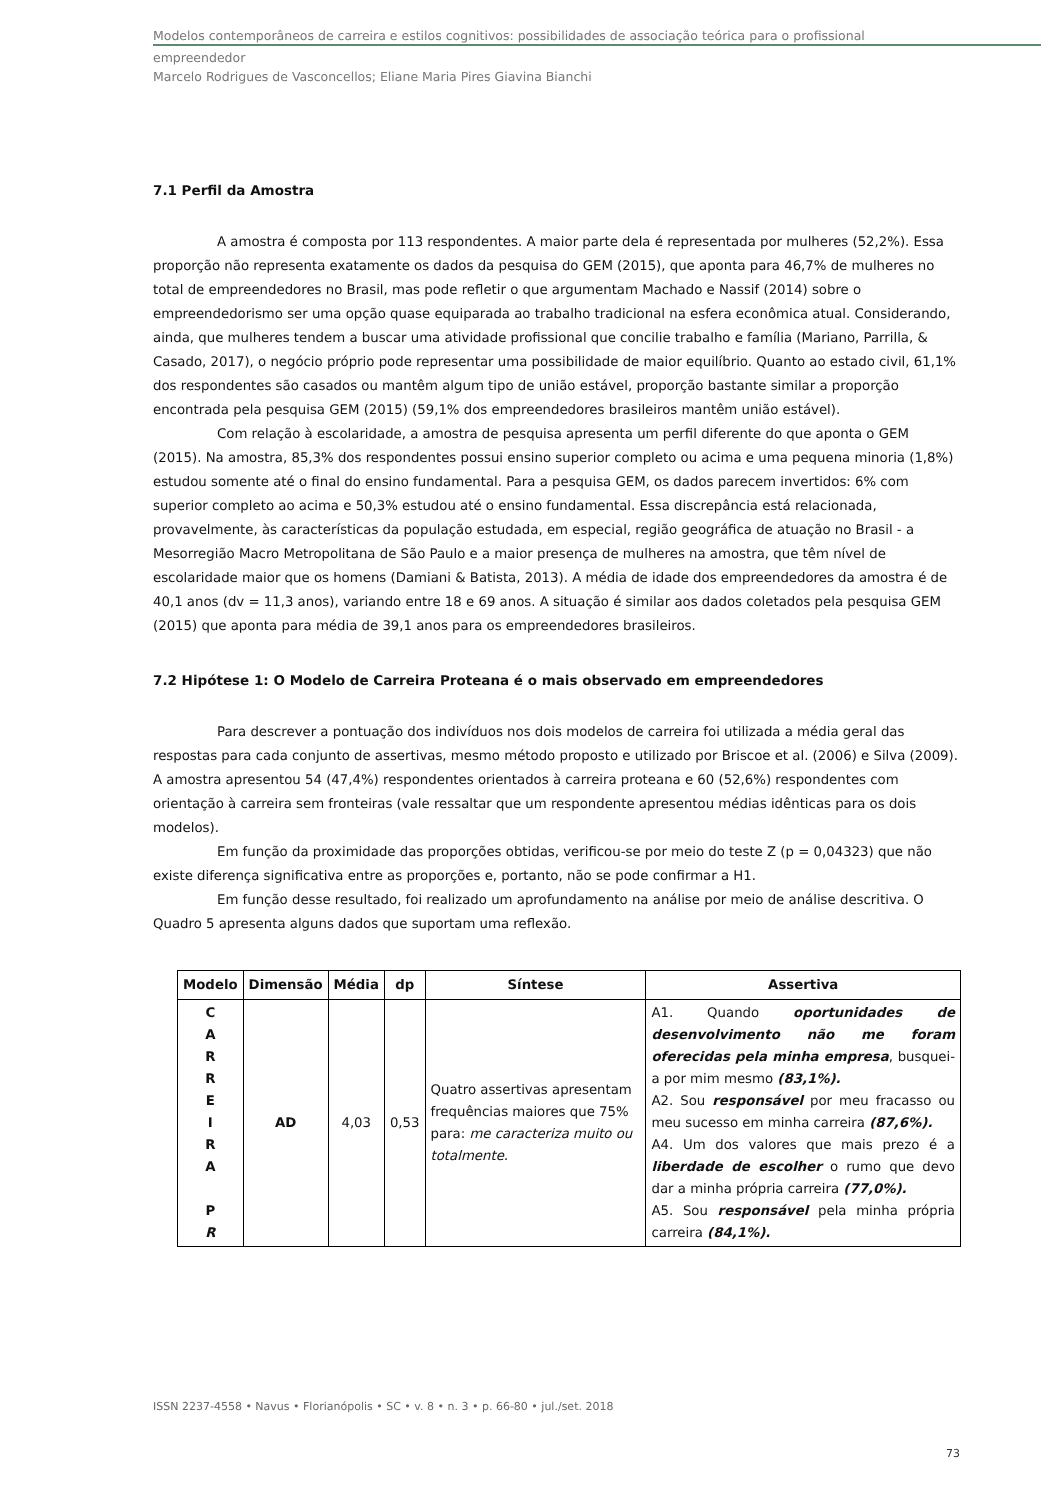Modelos contemporâneos de carreira e estilos cognitivos: possibilidades de associação teórica para o profissional
empreendedor
Marcelo Rodrigues de Vasconcellos; Eliane Maria Pires Giavina Bianchi
7.1 Perfil da Amostra
A amostra é composta por 113 respondentes. A maior parte dela é representada por mulheres (52,2%). Essa proporção não representa exatamente os dados da pesquisa do GEM (2015), que aponta para 46,7% de mulheres no total de empreendedores no Brasil, mas pode refletir o que argumentam Machado e Nassif (2014) sobre o empreendedorismo ser uma opção quase equiparada ao trabalho tradicional na esfera econômica atual. Considerando, ainda, que mulheres tendem a buscar uma atividade profissional que concilie trabalho e família (Mariano, Parrilla, & Casado, 2017), o negócio próprio pode representar uma possibilidade de maior equilíbrio. Quanto ao estado civil, 61,1% dos respondentes são casados ou mantêm algum tipo de união estável, proporção bastante similar a proporção encontrada pela pesquisa GEM (2015) (59,1% dos empreendedores brasileiros mantêm união estável).
Com relação à escolaridade, a amostra de pesquisa apresenta um perfil diferente do que aponta o GEM (2015). Na amostra, 85,3% dos respondentes possui ensino superior completo ou acima e uma pequena minoria (1,8%) estudou somente até o final do ensino fundamental. Para a pesquisa GEM, os dados parecem invertidos: 6% com superior completo ao acima e 50,3% estudou até o ensino fundamental. Essa discrepância está relacionada, provavelmente, às características da população estudada, em especial, região geográfica de atuação no Brasil - a Mesorregião Macro Metropolitana de São Paulo e a maior presença de mulheres na amostra, que têm nível de escolaridade maior que os homens (Damiani & Batista, 2013). A média de idade dos empreendedores da amostra é de 40,1 anos (dv = 11,3 anos), variando entre 18 e 69 anos. A situação é similar aos dados coletados pela pesquisa GEM (2015) que aponta para média de 39,1 anos para os empreendedores brasileiros.
7.2 Hipótese 1: O Modelo de Carreira Proteana é o mais observado em empreendedores
Para descrever a pontuação dos indivíduos nos dois modelos de carreira foi utilizada a média geral das respostas para cada conjunto de assertivas, mesmo método proposto e utilizado por Briscoe et al. (2006) e Silva (2009). A amostra apresentou 54 (47,4%) respondentes orientados à carreira proteana e 60 (52,6%) respondentes com orientação à carreira sem fronteiras (vale ressaltar que um respondente apresentou médias idênticas para os dois modelos).
Em função da proximidade das proporções obtidas, verificou-se por meio do teste Z (p = 0,04323) que não existe diferença significativa entre as proporções e, portanto, não se pode confirmar a H1.
Em função desse resultado, foi realizado um aprofundamento na análise por meio de análise descritiva. O Quadro 5 apresenta alguns dados que suportam uma reflexão.
| Modelo | Dimensão | Média | dp | Síntese | Assertiva |
| --- | --- | --- | --- | --- | --- |
| C A R R E I R A P R | AD | 4,03 | 0,53 | Quatro assertivas apresentam frequências maiores que 75% para: me caracteriza muito ou totalmente. | A1. Quando oportunidades de desenvolvimento não me foram oferecidas pela minha empresa , busquei-a por mim mesmo (83,1%). A2. Sou responsável por meu fracasso ou meu sucesso em minha carreira (87,6%). A4. Um dos valores que mais prezo é a liberdade de escolher o rumo que devo dar a minha própria carreira (77,0%). A5. Sou responsável pela minha própria carreira (84,1%). |
ISSN 2237-4558 • Navus • Florianópolis • SC • v. 8 • n. 3 • p. 66-80 • jul./set. 2018
73